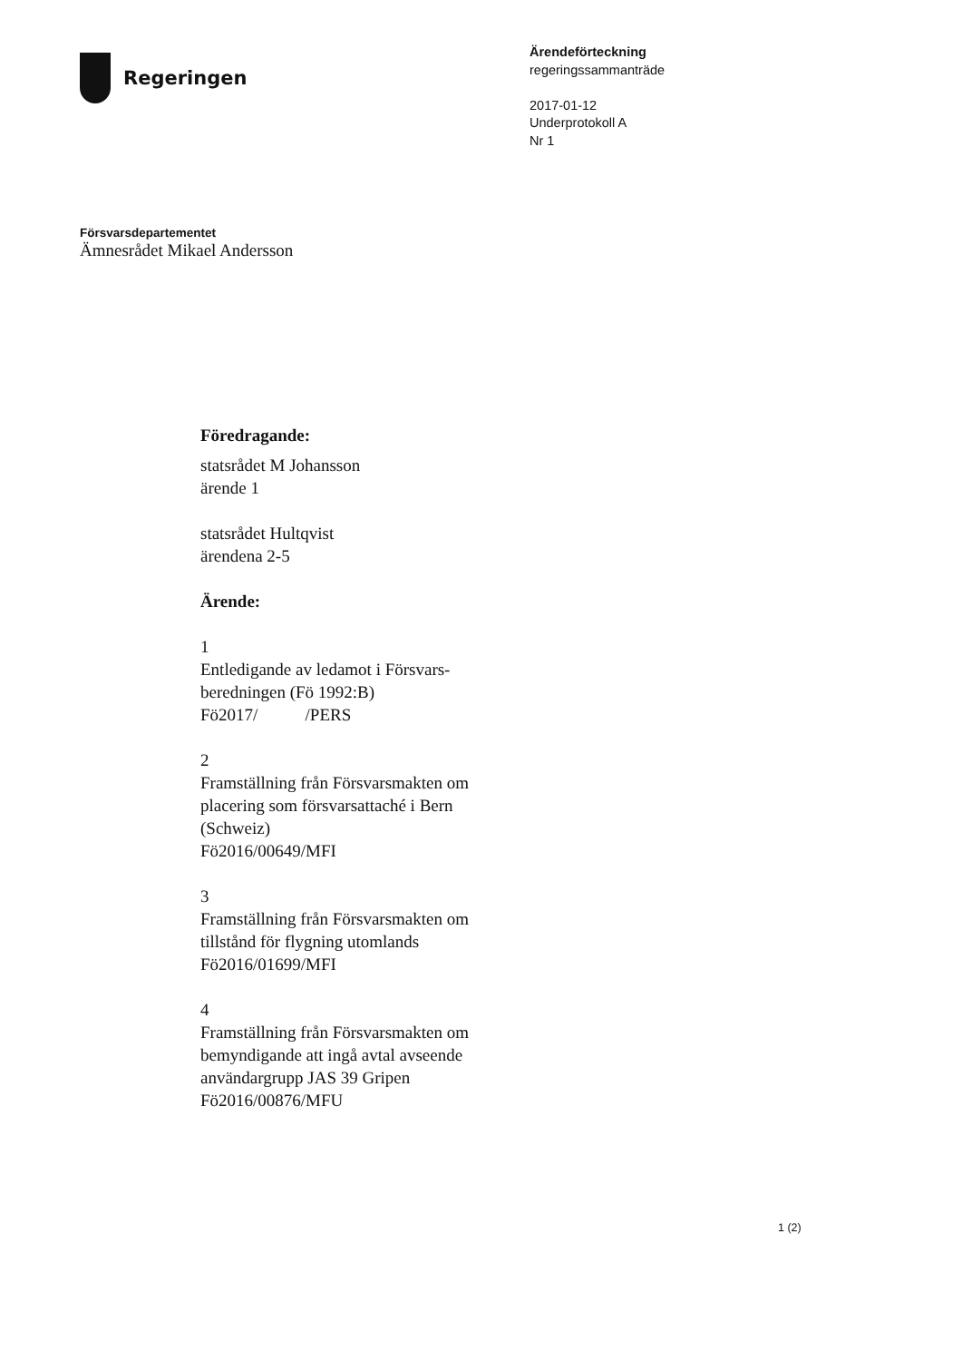Regeringen
Ärendeförteckning
regeringssammanträde
2017-01-12
Underprotokoll A
Nr 1
Försvarsdepartementet
Ämnesrådet Mikael Andersson
Föredragande:
statsrådet M Johansson
ärende 1
statsrådet Hultqvist
ärendena 2-5
Ärende:
1
Entledigande av ledamot i Försvars-
beredningen (Fö 1992:B)
Fö2017/ /PERS
2
Framställning från Försvarsmakten om
placering som försvarsattaché i Bern
(Schweiz)
Fö2016/00649/MFI
3
Framställning från Försvarsmakten om
tillstånd för flygning utomlands
Fö2016/01699/MFI
4
Framställning från Försvarsmakten om
bemyndigande att ingå avtal avseende
användargrupp JAS 39 Gripen
Fö2016/00876/MFU
1 (2)